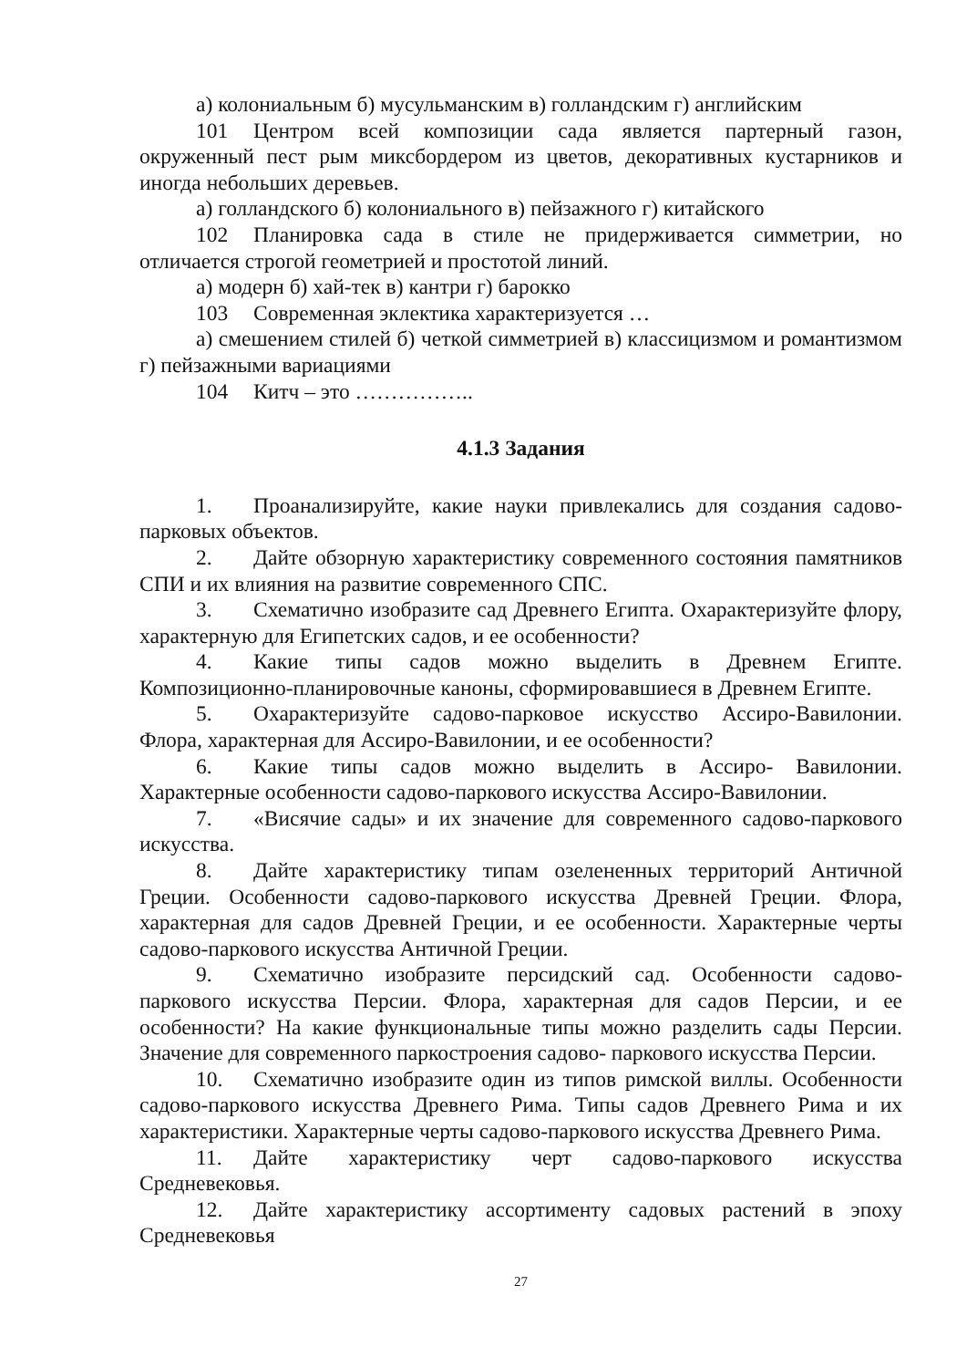а) колониальным б) мусульманским в) голландским г) английским
101 Центром всей композиции сада является партерный газон, окруженный пест рым миксбордером из цветов, декоративных кустарников и иногда небольших деревьев.
а) голландского б) колониального в) пейзажного г) китайского
102 Планировка сада в стиле не придерживается симметрии, но отличается строгой геометрией и простотой линий.
а) модерн б) хай-тек в) кантри г) барокко
103 Современная эклектика характеризуется …
а) смешением стилей б) четкой симметрией в) классицизмом и романтизмом г) пейзажными вариациями
104 Китч – это ……………..
4.1.3 Задания
1. Проанализируйте, какие науки привлекались для создания садово-парковых объектов.
2. Дайте обзорную характеристику современного состояния памятников СПИ и их влияния на развитие современного СПС.
3. Схематично изобразите сад Древнего Египта. Охарактеризуйте флору, характерную для Египетских садов, и ее особенности?
4. Какие типы садов можно выделить в Древнем Египте. Композиционно-планировочные каноны, сформировавшиеся в Древнем Египте.
5. Охарактеризуйте садово-парковое искусство Ассиро-Вавилонии. Флора, характерная для Ассиро-Вавилонии, и ее особенности?
6. Какие типы садов можно выделить в Ассиро- Вавилонии. Характерные особенности садово-паркового искусства Ассиро-Вавилонии.
7. «Висячие сады» и их значение для современного садово-паркового искусства.
8. Дайте характеристику типам озелененных территорий Античной Греции. Особенности садово-паркового искусства Древней Греции. Флора, характерная для садов Древней Греции, и ее особенности. Характерные черты садово-паркового искусства Античной Греции.
9. Схематично изобразите персидский сад. Особенности садово-паркового искусства Персии. Флора, характерная для садов Персии, и ее особенности? На какие функциональные типы можно разделить сады Персии. Значение для современного паркостроения садово- паркового искусства Персии.
10. Схематично изобразите один из типов римской виллы. Особенности садово-паркового искусства Древнего Рима. Типы садов Древнего Рима и их характеристики. Характерные черты садово-паркового искусства Древнего Рима.
11. Дайте характеристику черт садово-паркового искусства Средневековья.
12. Дайте характеристику ассортименту садовых растений в эпоху Средневековья
27